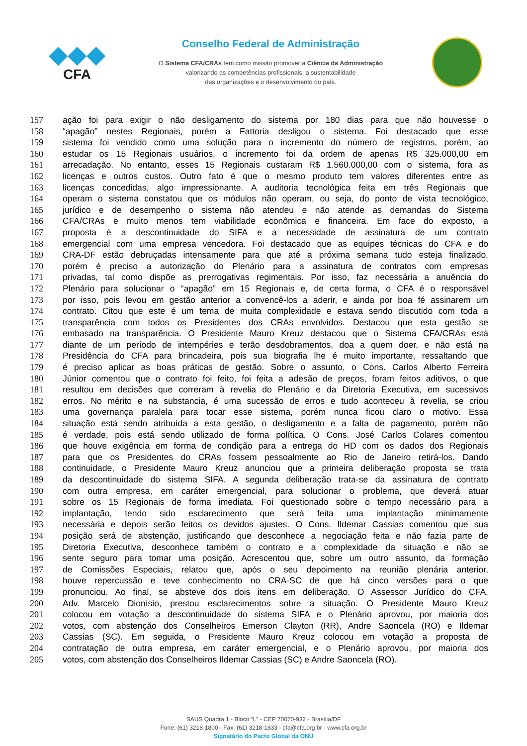◆◆◆
CFA
Conselho Federal de Administração
O Sistema CFA/CRAs tem como missão promover a Ciência da Administração
valorizando as competências profissionais, a sustentabilidade
das organizações e o desenvolvimento do país.
157 ação foi para exigir o não desligamento do sistema por 180 dias para que não houvesse o
158 “apagão” nestes Regionais, porém a Fattoria desligou o sistema. Foi destacado que esse
159 sistema foi vendido como uma solução para o incremento do número de registros, porém, ao
160 estudar os 15 Regionais usuários, o incremento foi da ordem de apenas R$ 325.000,00 em
161 arrecadação. No entanto, esses 15 Regionais custaram R$ 1.560.000,00 com o sistema, fora as
162 licenças e outros custos. Outro fato é que o mesmo produto tem valores diferentes entre as
163 licenças concedidas, algo impressionante. A auditoria tecnológica feita em três Regionais que
164 operam o sistema constatou que os módulos não operam, ou seja, do ponto de vista tecnológico,
165 jurídico e de desempenho o sistema não atendeu e não atende as demandas do Sistema
166 CFA/CRAs e muito menos tem viabilidade econômica e financeira. Em face do exposto, a
167 proposta é a descontinuidade do SIFA e a necessidade de assinatura de um contrato
168 emergencial com uma empresa vencedora. Foi destacado que as equipes técnicas do CFA e do
169 CRA-DF estão debruçadas intensamente para que até a próxima semana tudo esteja finalizado,
170 porém é preciso a autorização do Plenário para a assinatura de contratos com empresas
171 privadas, tal como dispõe as prerrogativas regimentais. Por isso, faz necessária a anuência do
172 Plenário para solucionar o “apagão” em 15 Regionais e, de certa forma, o CFA é o responsável
173 por isso, pois levou em gestão anterior a convencê-los a aderir, e ainda por boa fé assinarem um
174 contrato. Citou que este é um tema de muita complexidade e estava sendo discutido com toda a
175 transparência com todos os Presidentes dos CRAs envolvidos. Destacou que esta gestão se
176 embasado na transparência. O Presidente Mauro Kreuz destacou que o Sistema CFA/CRAs está
177 diante de um período de intempéries e terão desdobramentos, doa a quem doer, e não está na
178 Presidência do CFA para brincadeira, pois sua biografia lhe é muito importante, ressaltando que
179 é preciso aplicar as boas práticas de gestão. Sobre o assunto, o Cons. Carlos Alberto Ferreira
180 Júnior comentou que o contrato foi feito, foi feita a adesão de preços, foram feitos aditivos, o que
181 resultou em decisões que correram à revelia do Plenário e da Diretoria Executiva, em sucessivos
182 erros. No mérito e na substancia, é uma sucessão de erros e tudo aconteceu à revelia, se criou
183 uma governança paralela para tocar esse sistema, porém nunca ficou claro o motivo. Essa
184 situação está sendo atribuída a esta gestão, o desligamento e a falta de pagamento, porém não
185 é verdade, pois está sendo utilizado de forma política. O Cons. José Carlos Colares comentou
186 que houve exigência em forma de condição para a entrega do HD com os dados dos Regionais
187 para que os Presidentes do CRAs fossem pessoalmente ao Rio de Janeiro retirá-los. Dando
188 continuidade, o Presidente Mauro Kreuz anunciou que a primeira deliberação proposta se trata
189 da descontinuidade do sistema SIFA. A segunda deliberação trata-se da assinatura de contrato
190 com outra empresa, em caráter emergencial, para solucionar o problema, que deverá atuar
191 sobre os 15 Regionais de forma imediata. Foi questionado sobre o tempo necessário para a
192 implantação, tendo sido esclarecimento que será feita uma implantação minimamente
193 necessária e depois serão feitos os devidos ajustes. O Cons. Ildemar Cassias comentou que sua
194 posição será de abstenção, justificando que desconhece a negociação feita e não fazia parte de
195 Diretoria Executiva, desconhece também o contrato e a complexidade da situação e não se
196 sente seguro para tomar uma posição. Acrescentou que, sobre um outro assunto, da formação
197 de Comissões Especiais, relatou que, após o seu depoimento na reunião plenária anterior,
198 houve repercussão e teve conhecimento no CRA-SC de que há cinco versões para o que
199 pronunciou. Ao final, se absteve dos dois itens em deliberação. O Assessor Jurídico do CFA,
200 Adv. Marcelo Dionísio, prestou esclarecimentos sobre a situação. O Presidente Mauro Kreuz
201 colocou em votação a descontinuidade do sistema SIFA e o Plenário aprovou, por maioria dos
202 votos, com abstenção dos Conselheiros Emerson Clayton (RR), Andre Saoncela (RO) e Ildemar
203 Cassias (SC). Em seguida, o Presidente Mauro Kreuz colocou em votação a proposta de
204 contratação de outra empresa, em caráter emergencial, e o Plenário aprovou, por maioria dos
205 votos, com abstenção dos Conselheiros Ildemar Cassias (SC) e Andre Saoncela (RO).
SAUS Quadra 1 - Bloco “L” - CEP 70070-932 - Brasília/DF
Fone: (61) 3218-1800 - Fax: (61) 3218-1833 - cfa@cfa.org.br - www.cfa.org.br
Signatário do Pacto Global da ONU